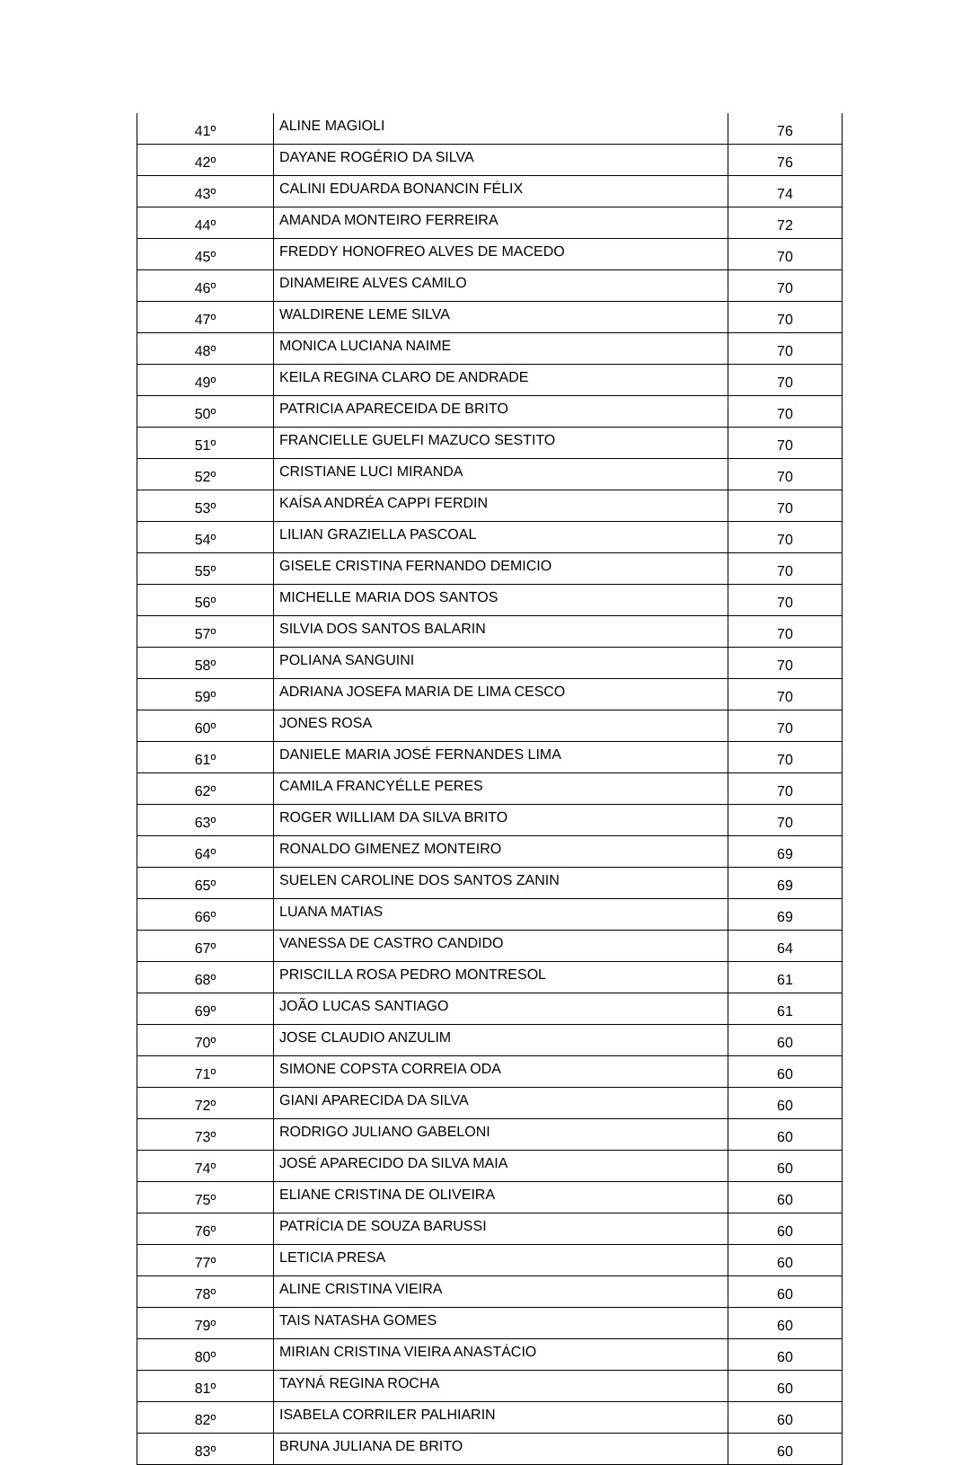| 41º | ALINE MAGIOLI | 76 |
| 42º | DAYANE ROGÉRIO DA SILVA | 76 |
| 43º | CALINI EDUARDA BONANCIN FÉLIX | 74 |
| 44º | AMANDA MONTEIRO FERREIRA | 72 |
| 45º | FREDDY HONOFREO ALVES DE MACEDO | 70 |
| 46º | DINAMEIRE ALVES CAMILO | 70 |
| 47º | WALDIRENE LEME SILVA | 70 |
| 48º | MONICA LUCIANA NAIME | 70 |
| 49º | KEILA REGINA CLARO DE ANDRADE | 70 |
| 50º | PATRICIA APARECEIDA DE BRITO | 70 |
| 51º | FRANCIELLE GUELFI MAZUCO SESTITO | 70 |
| 52º | CRISTIANE LUCI MIRANDA | 70 |
| 53º | KAÍSA ANDRÉA CAPPI FERDIN | 70 |
| 54º | LILIAN GRAZIELLA PASCOAL | 70 |
| 55º | GISELE CRISTINA FERNANDO DEMICIO | 70 |
| 56º | MICHELLE MARIA DOS SANTOS | 70 |
| 57º | SILVIA DOS SANTOS BALARIN | 70 |
| 58º | POLIANA SANGUINI | 70 |
| 59º | ADRIANA JOSEFA MARIA DE LIMA CESCO | 70 |
| 60º | JONES ROSA | 70 |
| 61º | DANIELE MARIA JOSÉ FERNANDES LIMA | 70 |
| 62º | CAMILA FRANCYÉLLE PERES | 70 |
| 63º | ROGER WILLIAM DA SILVA BRITO | 70 |
| 64º | RONALDO GIMENEZ MONTEIRO | 69 |
| 65º | SUELEN CAROLINE DOS SANTOS ZANIN | 69 |
| 66º | LUANA MATIAS | 69 |
| 67º | VANESSA DE CASTRO CANDIDO | 64 |
| 68º | PRISCILLA ROSA PEDRO MONTRESOL | 61 |
| 69º | JOÃO LUCAS SANTIAGO | 61 |
| 70º | JOSE CLAUDIO ANZULIM | 60 |
| 71º | SIMONE COPSTA CORREIA ODA | 60 |
| 72º | GIANI APARECIDA DA SILVA | 60 |
| 73º | RODRIGO JULIANO GABELONI | 60 |
| 74º | JOSÉ APARECIDO DA SILVA MAIA | 60 |
| 75º | ELIANE CRISTINA DE OLIVEIRA | 60 |
| 76º | PATRÍCIA DE SOUZA BARUSSI | 60 |
| 77º | LETICIA PRESA | 60 |
| 78º | ALINE CRISTINA VIEIRA | 60 |
| 79º | TAIS NATASHA GOMES | 60 |
| 80º | MIRIAN CRISTINA VIEIRA ANASTÁCIO | 60 |
| 81º | TAYNÁ REGINA ROCHA | 60 |
| 82º | ISABELA CORRILER PALHIARIN | 60 |
| 83º | BRUNA JULIANA DE BRITO | 60 |